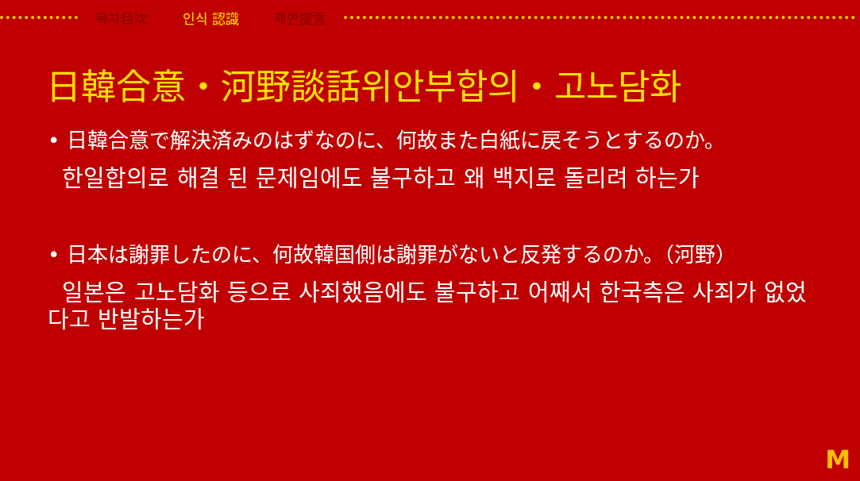목차目次 인식 認識 제안提言
日韓合意・河野談話위안부합의・고노담화
• 日韓合意で解決済みのはずなのに、何故また白紙に戻そうとするのか。
한일합의로 해결 된 문제임에도 불구하고 왜 백지로 돌리려 하는가
• 日本は謝罪したのに、何故韓国側は謝罪がないと反発するのか。（河野）
일본은 고노담화 등으로 사죄했음에도 불구하고 어째서 한국측은 사죄가 없었다고 반발하는가
M